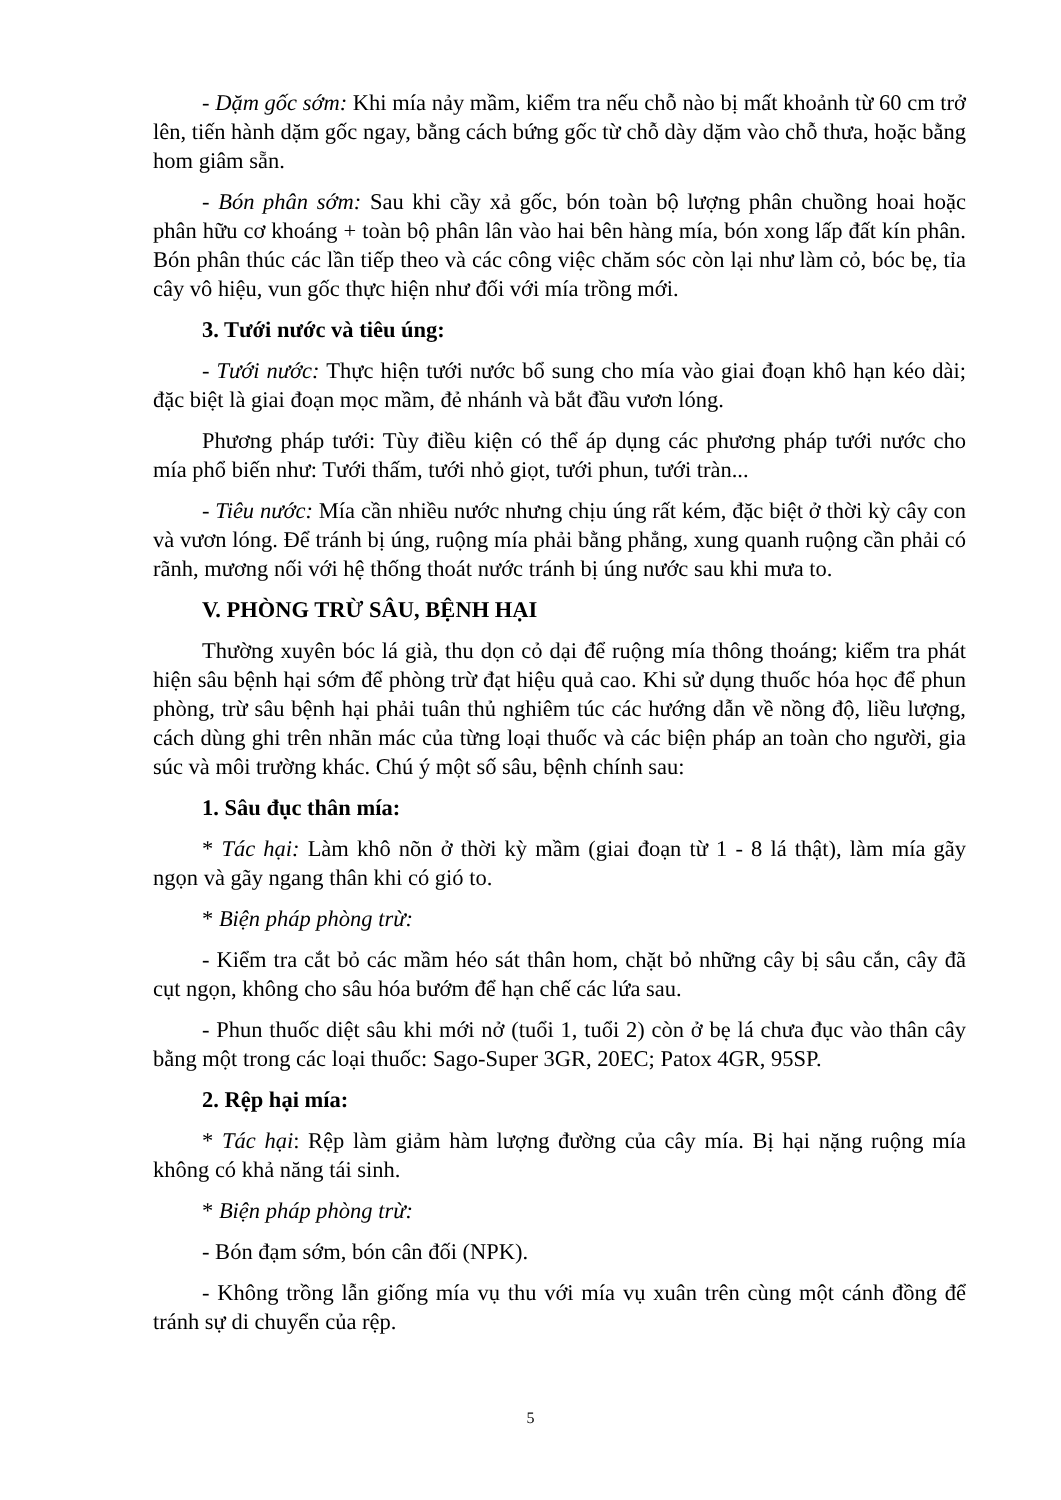- Dặm gốc sớm: Khi mía nảy mầm, kiểm tra nếu chỗ nào bị mất khoảnh từ 60 cm trở lên, tiến hành dặm gốc ngay, bằng cách bứng gốc từ chỗ dày dặm vào chỗ thưa, hoặc bằng hom giâm sẵn.
- Bón phân sớm: Sau khi cầy xả gốc, bón toàn bộ lượng phân chuồng hoai hoặc phân hữu cơ khoáng + toàn bộ phân lân vào hai bên hàng mía, bón xong lấp đất kín phân. Bón phân thúc các lần tiếp theo và các công việc chăm sóc còn lại như làm cỏ, bóc bẹ, tỉa cây vô hiệu, vun gốc thực hiện như đối với mía trồng mới.
3. Tưới nước và tiêu úng:
- Tưới nước: Thực hiện tưới nước bổ sung cho mía vào giai đoạn khô hạn kéo dài; đặc biệt là giai đoạn mọc mầm, đẻ nhánh và bắt đầu vươn lóng.
Phương pháp tưới: Tùy điều kiện có thể áp dụng các phương pháp tưới nước cho mía phổ biến như: Tưới thấm, tưới nhỏ giọt, tưới phun, tưới tràn...
- Tiêu nước: Mía cần nhiều nước nhưng chịu úng rất kém, đặc biệt ở thời kỳ cây con và vươn lóng. Để tránh bị úng, ruộng mía phải bằng phẳng, xung quanh ruộng cần phải có rãnh, mương nối với hệ thống thoát nước tránh bị úng nước sau khi mưa to.
V. PHÒNG TRỪ SÂU, BỆNH HẠI
Thường xuyên bóc lá già, thu dọn cỏ dại để ruộng mía thông thoáng; kiểm tra phát hiện sâu bệnh hại sớm để phòng trừ đạt hiệu quả cao. Khi sử dụng thuốc hóa học để phun phòng, trừ sâu bệnh hại phải tuân thủ nghiêm túc các hướng dẫn về nồng độ, liều lượng, cách dùng ghi trên nhãn mác của từng loại thuốc và các biện pháp an toàn cho người, gia súc và môi trường khác. Chú ý một số sâu, bệnh chính sau:
1. Sâu đục thân mía:
* Tác hại: Làm khô nõn ở thời kỳ mầm (giai đoạn từ 1 - 8 lá thật), làm mía gãy ngọn và gãy ngang thân khi có gió to.
* Biện pháp phòng trừ:
- Kiểm tra cắt bỏ các mầm héo sát thân hom, chặt bỏ những cây bị sâu cắn, cây đã cụt ngọn, không cho sâu hóa bướm để hạn chế các lứa sau.
- Phun thuốc diệt sâu khi mới nở (tuổi 1, tuổi 2) còn ở bẹ lá chưa đục vào thân cây bằng một trong các loại thuốc: Sago-Super 3GR, 20EC; Patox 4GR, 95SP.
2. Rệp hại mía:
* Tác hại: Rệp làm giảm hàm lượng đường của cây mía. Bị hại nặng ruộng mía không có khả năng tái sinh.
* Biện pháp phòng trừ:
- Bón đạm sớm, bón cân đối (NPK).
- Không trồng lẫn giống mía vụ thu với mía vụ xuân trên cùng một cánh đồng để tránh sự di chuyển của rệp.
5